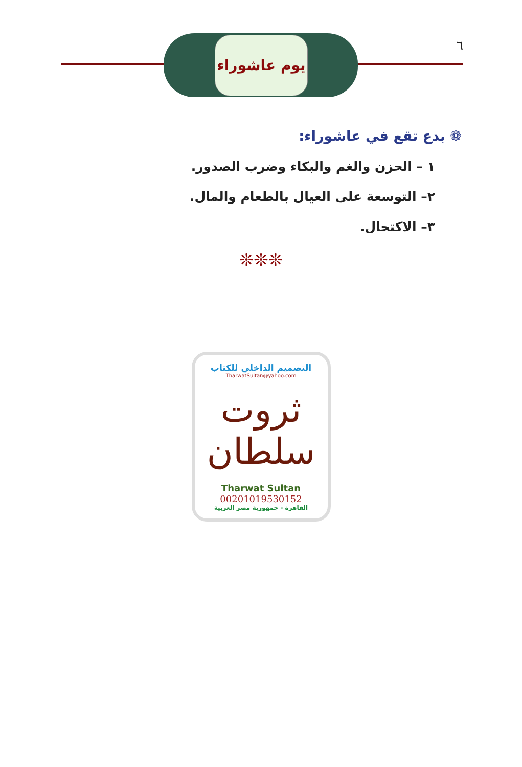٦
يوم عاشوراء
❁ بدع تقع في عاشوراء:
١ – الحزن والغم والبكاء وضرب الصدور.
٢– التوسعة على العيال بالطعام والمال.
٣– الاكتحال.
❊❊❊
التصميم الداخلي للكتاب
TharwatSultan@yahoo.com
ثروت سلطان
Tharwat Sultan
00201019530152
القاهرة - جمهورية مصر العربية